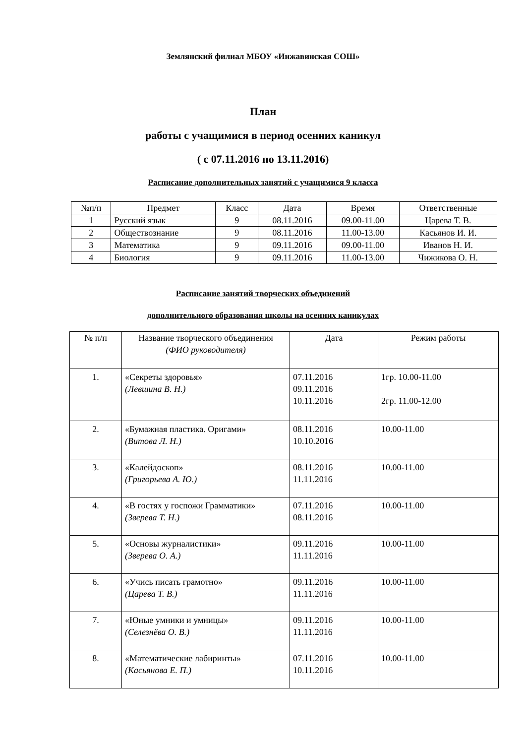Землянский филиал МБОУ «Инжавинская СОШ»
План
работы с учащимися в период осенних каникул
( с 07.11.2016 по 13.11.2016)
Расписание дополнительных занятий с учащимися 9 класса
| №п/п | Предмет | Класс | Дата | Время | Ответственные |
| --- | --- | --- | --- | --- | --- |
| 1 | Русский язык | 9 | 08.11.2016 | 09.00-11.00 | Царева Т. В. |
| 2 | Обществознание | 9 | 08.11.2016 | 11.00-13.00 | Касьянов И. И. |
| 3 | Математика | 9 | 09.11.2016 | 09.00-11.00 | Иванов Н. И. |
| 4 | Биология | 9 | 09.11.2016 | 11.00-13.00 | Чижикова О. Н. |
Расписание занятий творческих объединений
дополнительного образования школы на осенних каникулах
| № п/п | Название творческого объединения (ФИО руководителя) | Дата | Режим работы |
| --- | --- | --- | --- |
| 1. | «Секреты здоровья» (Левшина В. Н.) | 07.11.2016 09.11.2016 10.11.2016 | 1гр. 10.00-11.00 2гр. 11.00-12.00 |
| 2. | «Бумажная пластика. Оригами» (Витова Л. Н.) | 08.11.2016 10.10.2016 | 10.00-11.00 |
| 3. | «Калейдоскоп» (Григорьева А. Ю.) | 08.11.2016 11.11.2016 | 10.00-11.00 |
| 4. | «В гостях у госпожи Грамматики» (Зверева Т. Н.) | 07.11.2016 08.11.2016 | 10.00-11.00 |
| 5. | «Основы журналистики» (Зверева О. А.) | 09.11.2016 11.11.2016 | 10.00-11.00 |
| 6. | «Учись писать грамотно» (Царева Т. В.) | 09.11.2016 11.11.2016 | 10.00-11.00 |
| 7. | «Юные умники и умницы» (Селезнёва О. В.) | 09.11.2016 11.11.2016 | 10.00-11.00 |
| 8. | «Математические лабиринты» (Касьянова Е. П.) | 07.11.2016 10.11.2016 | 10.00-11.00 |